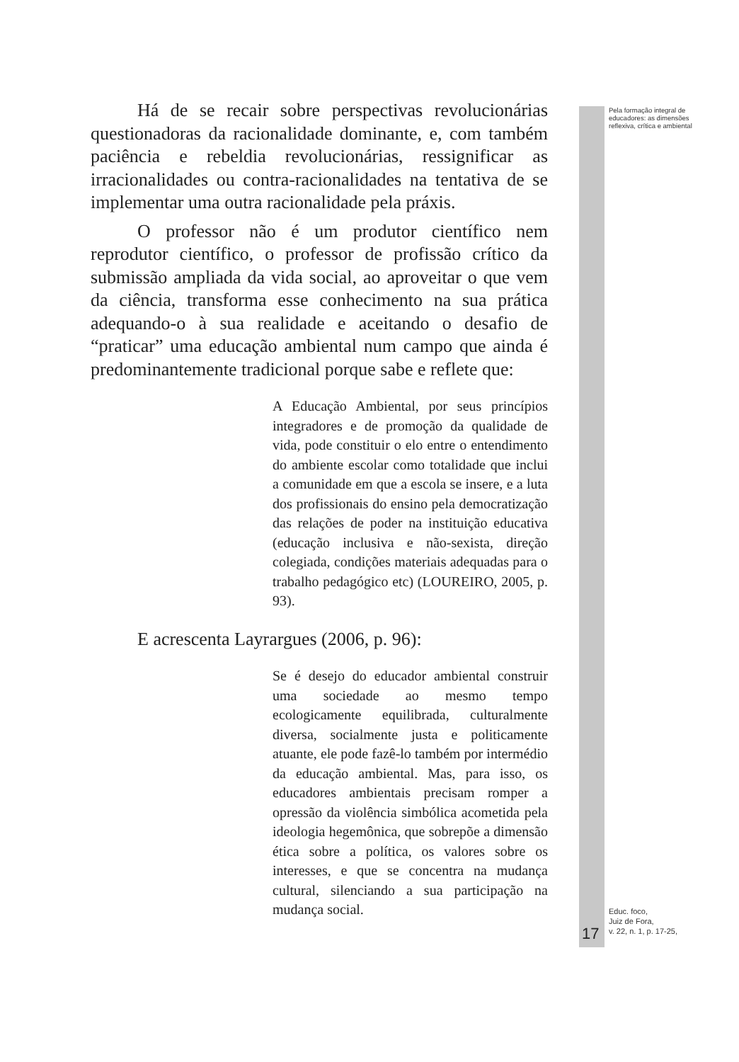Pela formação integral de educadores: as dimensões reflexiva, crítica e ambiental
Há de se recair sobre perspectivas revolucionárias questionadoras da racionalidade dominante, e, com também paciência e rebeldia revolucionárias, ressignificar as irracionalidades ou contra-racionalidades na tentativa de se implementar uma outra racionalidade pela práxis.
O professor não é um produtor científico nem reprodutor científico, o professor de profissão crítico da submissão ampliada da vida social, ao aproveitar o que vem da ciência, transforma esse conhecimento na sua prática adequando-o à sua realidade e aceitando o desafio de “praticar” uma educação ambiental num campo que ainda é predominantemente tradicional porque sabe e reflete que:
A Educação Ambiental, por seus princípios integradores e de promoção da qualidade de vida, pode constituir o elo entre o entendimento do ambiente escolar como totalidade que inclui a comunidade em que a escola se insere, e a luta dos profissionais do ensino pela democratização das relações de poder na instituição educativa (educação inclusiva e não-sexista, direção colegiada, condições materiais adequadas para o trabalho pedagógico etc) (LOUREIRO, 2005, p. 93).
E acrescenta Layrargues (2006, p. 96):
Se é desejo do educador ambiental construir uma sociedade ao mesmo tempo ecologicamente equilibrada, culturalmente diversa, socialmente justa e politicamente atuante, ele pode fazê-lo também por intermédio da educação ambiental. Mas, para isso, os educadores ambientais precisam romper a opressão da violência simbólica acometida pela ideologia hegemônica, que sobrepõe a dimensão ética sobre a política, os valores sobre os interesses, e que se concentra na mudança cultural, silenciando a sua participação na mudança social.
Educ. foco,
Juiz de Fora,
v. 22, n. 1, p. 17-25,
17